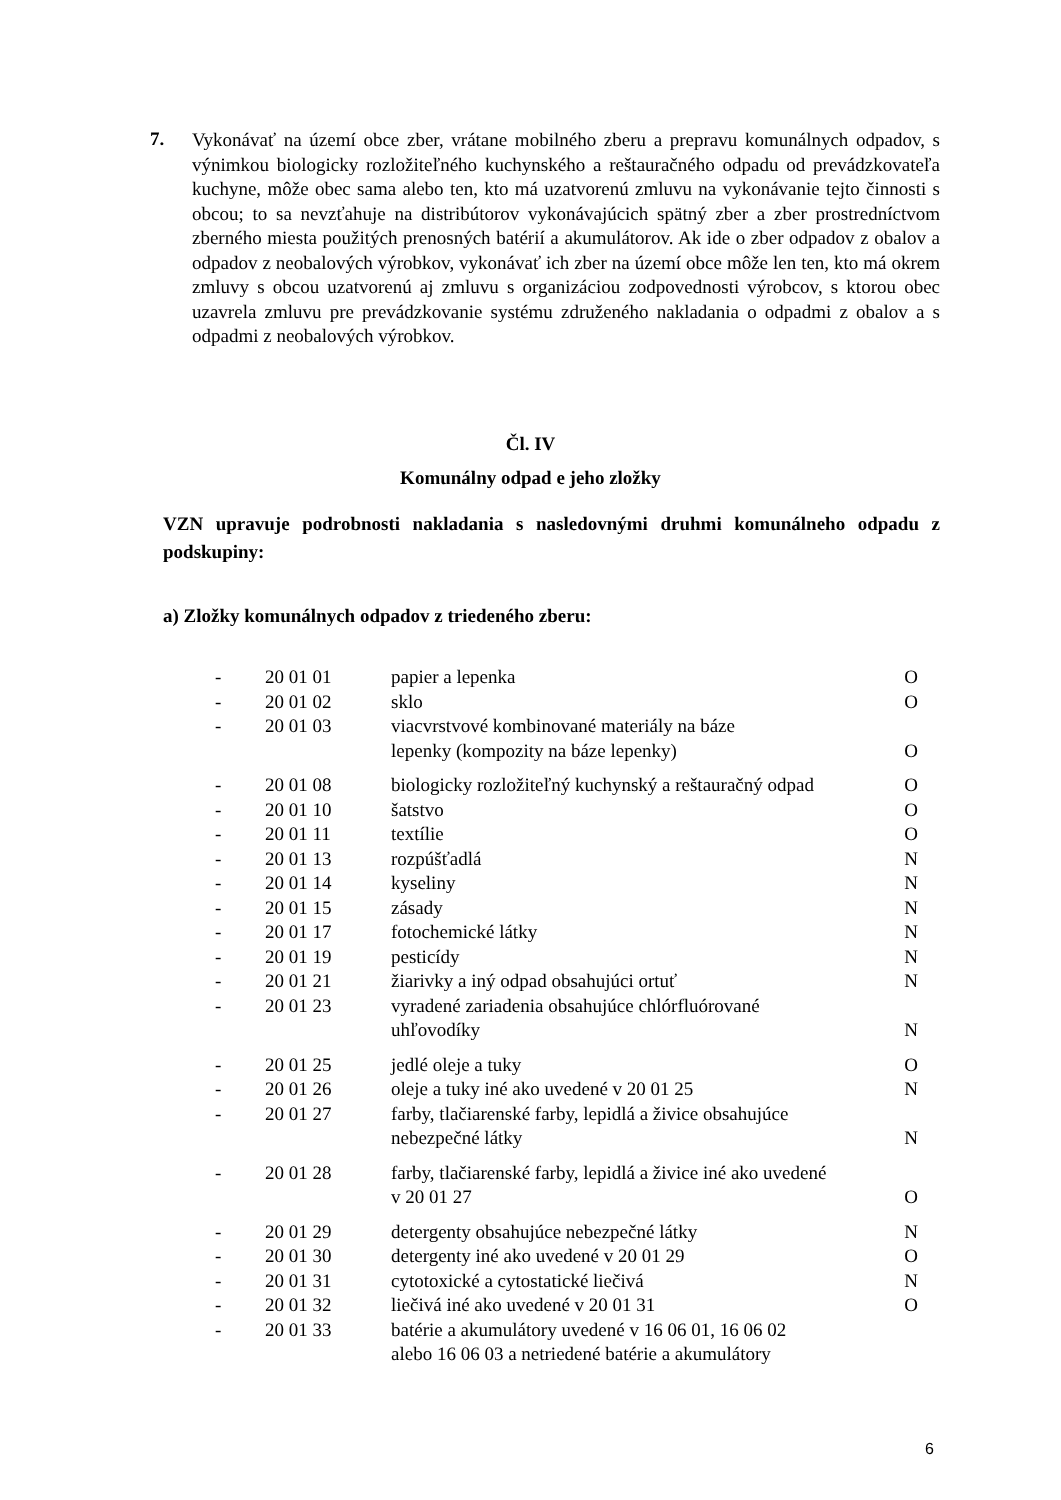7.
Vykonávať na území obce zber, vrátane mobilného zberu a prepravu komunálnych odpadov, s výnimkou biologicky rozložiteľného kuchynského a reštauračného odpadu od prevádzkovateľa kuchyne, môže obec sama alebo ten, kto má uzatvorenú zmluvu na vykonávanie tejto činnosti s obcou; to sa nevzťahuje na distribútorov vykonávajúcich spätný zber a zber prostredníctvom zberného miesta použitých prenosných batérií a akumulátorov. Ak ide o zber odpadov z obalov a odpadov z neobalových výrobkov, vykonávať ich zber na území obce môže len ten, kto má okrem zmluvy s obcou uzatvorenú aj zmluvu s organizáciou zodpovednosti výrobcov, s ktorou obec uzavrela zmluvu pre prevádzkovanie systému združeného nakladania o odpadmi z obalov a s odpadmi z neobalových výrobkov.
Čl. IV
Komunálny odpad e jeho zložky
VZN upravuje podrobnosti nakladania s nasledovnými druhmi komunálneho odpadu z podskupiny:
a) Zložky komunálnych odpadov z triedeného zberu:
| - | 20 01 01 | papier a lepenka | O |
| - | 20 01 02 | sklo | O |
| - | 20 01 03 | viacvrstvové kombinované materiály na báze lepenky (kompozity na báze lepenky) | O |
| - | 20 01 08 | biologicky rozložiteľný kuchynský a reštauračný odpad | O |
| - | 20 01 10 | šatstvo | O |
| - | 20 01 11 | textílie | O |
| - | 20 01 13 | rozpúšťadlá | N |
| - | 20 01 14 | kyseliny | N |
| - | 20 01 15 | zásady | N |
| - | 20 01 17 | fotochemické látky | N |
| - | 20 01 19 | pesticídy | N |
| - | 20 01 21 | žiarivky a iný odpad obsahujúci ortuť | N |
| - | 20 01 23 | vyradené zariadenia obsahujúce chlórfluórované uhľovodíky | N |
| - | 20 01 25 | jedlé oleje a tuky | O |
| - | 20 01 26 | oleje a tuky iné ako uvedené v 20 01 25 | N |
| - | 20 01 27 | farby, tlačiarenské farby, lepidlá a živice obsahujúce nebezpečné látky | N |
| - | 20 01 28 | farby, tlačiarenské farby, lepidlá a živice iné ako uvedené v 20 01 27 | O |
| - | 20 01 29 | detergenty obsahujúce nebezpečné látky | N |
| - | 20 01 30 | detergenty iné ako uvedené v 20 01 29 | O |
| - | 20 01 31 | cytotoxické a cytostatické liečivá | N |
| - | 20 01 32 | liečivá iné ako uvedené v 20 01 31 | O |
| - | 20 01 33 | batérie a akumulátory uvedené v 16 06 01, 16 06 02 alebo 16 06 03 a netriedené batérie a akumulátory | |
6